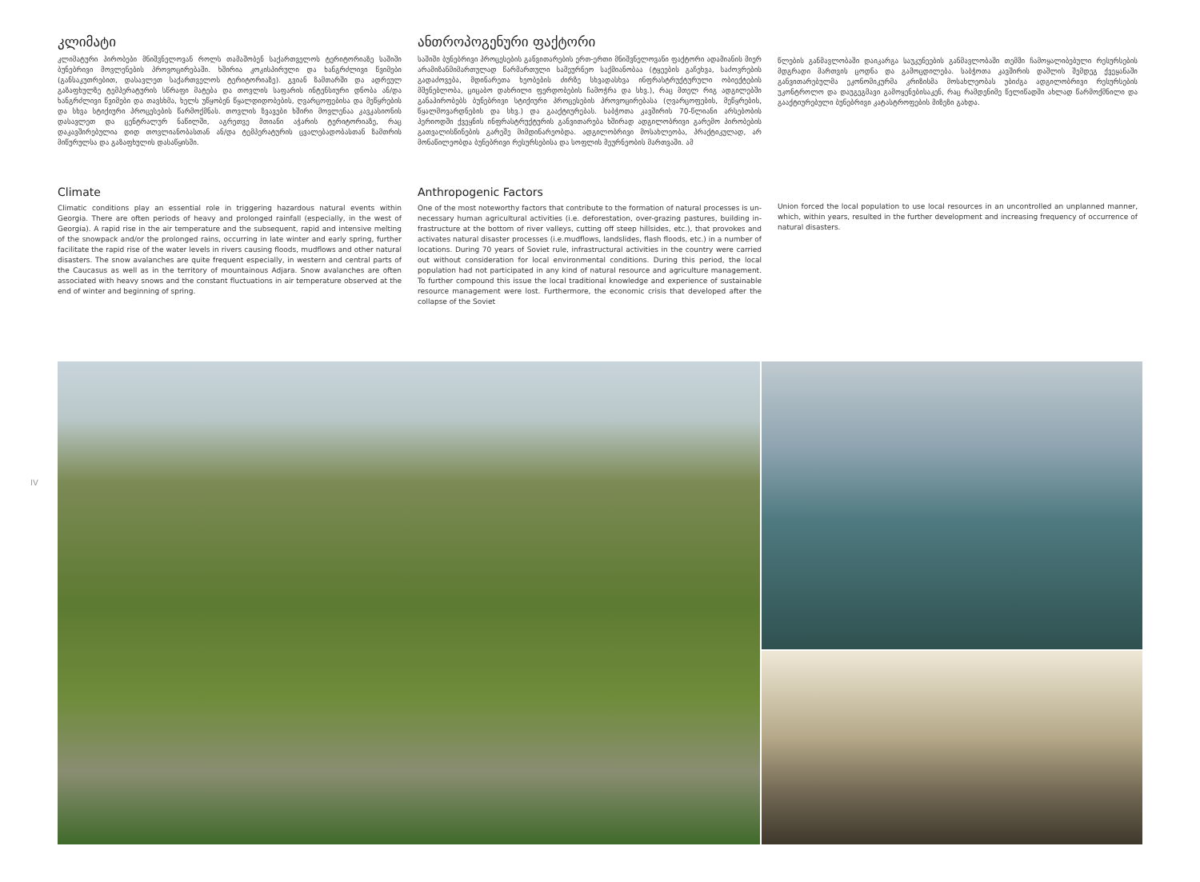კლიმატი
კლიმატური პირობები მნიშვნელოვან როლს თამაშობენ საქართველოს ტერიტორიაზე საში­ში ბუნებრივი მოვლენების პროვოცირებაში. ხშირია კოკისპირული და ხანგრძლივი წვიმები (განსაკუთრებით, დასავლეთ საქართველოს ტერიტორიაზე). გვიან ზამთარში და ადრეულ გაზაფხულზე ტემპერატურის სწრაფი მატება და თოვლის საფარის ინტენსიური დნობა ან/და ხანგრძლივი წვიმები და თავსხმა, ხელს უწყობენ წყალდიდობების, ღვარცოფებისა და მე­წყრების და სხვა სტიქიური პროცესების წარმოქმნას. თოვლის ზვავები ხშირი მოვლენაა კა­ვკასიონის დასავლეთ და ცენტრალურ ნაწილში, აგრეთვე მთიანი აჭარის ტერიტორიაზე, რაც დაკავშირებულია დიდ თოვლიანობასთან ან/და ტემპერატურის ცვალებადობასთან ზამთრის მიწურულსა და გაზაფხულის დასაწყისში.
ანთროპოგენური ფაქტორი
საშიში ბუნებრივი პროცესების განვითარების ერთ-ერთი მნიშვნელოვანი ფაქტორი ადამი­ანის მიერ არამიზანმიმართულად წარმართული სამეურნეო საქმიანობაა (ტყეების გაჩეხვა, საძოვრების გადაძოვება, მდინარეთა ხეობების ძირზე სხვადასხვა ინფრასტრუქტურული ობიექტების მშენებლობა, ციცაბო დახრილი ფერდობების ჩამოჭრა და სხვ.), რაც მთელ რიგ ადგილებში განაპირობებს ბუნებრივი სტიქიური პროცესების პროვოცირებასა (ღვარცოფების, მეწყრების, წყალმოვარდნების და სხვ.) და გააქტიურებას. საბჭოთა კავშირის 70-წლიანი არ­სებობის პერიოდში ქვეყნის ინფრასტრუქტურის განვითარება ხშირად ადგილობრივი გარემო პირობების გათვალისწინების გარეშე მიმდინარეობდა. ადგილობრივი მოსახლეობა, პრაქტი­კულად, არ მონაწილეობდა ბუნებრივი რესურსებისა და სოფლის მეურნეობის მართვაში. ამ
წლების განმავლობაში დაიკარგა საუკუნეების განმავლობაში თემში ჩამოყალიბებული რე­სურსების მდგრადი მართვის ცოდნა და გამოცდილება. საბჭოთა კავშირის დაშლის შემდეგ ქვეყანაში განვითარებულმა ეკონომიკურმა კრიზისმა მოსახლეობას უბიძგა ადგილობრივი რესურსების უკონტროლო და დაუგეგმავი გამოყენებისაკენ, რაც რამდენიმე წელიწადში ახ­ლად წარმოქმნილი და გააქტიურებული ბუნებრივი კატასტროფების მიზეზი გახდა.
Climate
Climatic conditions play an essential role in triggering hazardous natural events within Georgia. There are often periods of heavy and prolonged rainfall (especially, in the west of Georgia). A rapid rise in the air temperature and the subsequent, rapid and intensive melting of the snowpack and/or the prolonged rains, occurring in late winter and early spring, further facilitate the rapid rise of the water levels in rivers causing floods, mudflows and other natural disasters. The snow avalanches are quite frequent especially, in western and central parts of the Caucasus as well as in the territory of mountainous Adjara. Snow avalanches are often associated with heavy snows and the constant fluctuations in air temperature observed at the end of winter and beginning of spring.
Anthropogenic Factors
One of the most noteworthy factors that contribute to the formation of natural processes is un­necessary human agricultural activities (i.e. deforestation, over-grazing pastures, building in­frastructure at the bottom of river valleys, cutting off steep hillsides, etc.), that provokes and activates natural disaster processes (i.e.mudflows, landslides, flash floods, etc.) in a number of locations. During 70 years of Soviet rule, infrastructural activities in the country were carried out without consideration for local environmental conditions. During this period, the local population had not participated in any kind of natural resource and agriculture management. To further com­pound this issue the local traditional knowledge and experience of sustainable resource manage­ment were lost. Furthermore, the economic crisis that developed after the collapse of the Soviet
Union forced the local population to use local resources in an uncontrolled an unplanned manner, which, within years, resulted in the further development and increasing frequency of occurrence of natural disasters.
IV